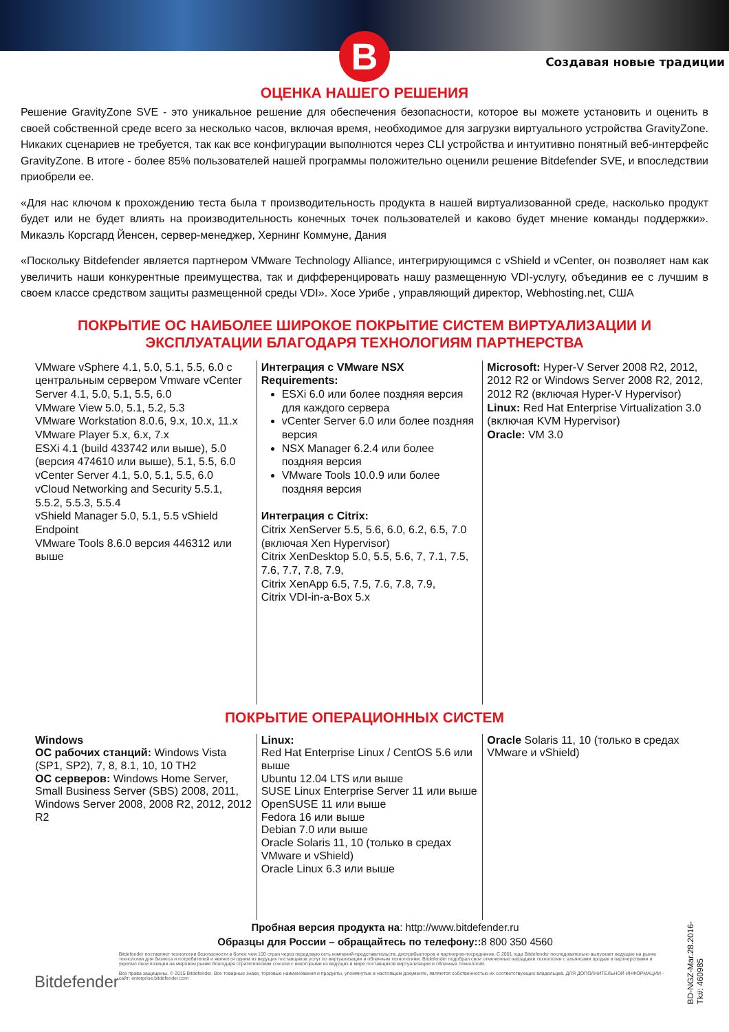B
Создавая новые традиции
ОЦЕНКА НАШЕГО РЕШЕНИЯ
Решение GravityZone SVE - это уникальное решение для обеспечения безопасности, которое вы можете установить и оценить в своей собственной среде всего за несколько часов, включая время, необходимое для загрузки виртуального устройства GravityZone. Никаких сценариев не требуется, так как все конфигурации выполнются через CLI устройства и интуитивно понятный веб-интерфейс GravityZone. В итоге - более 85% пользователей нашей программы положительно оценили решение Bitdefender SVE, и впоследствии приобрели ее.
«Для нас ключом к прохождению теста была т производительность продукта в нашей виртуализованной среде, насколько продукт будет или не будет влиять на производительность конечных точек пользователей и каково будет мнение команды поддержки». Микаэль Корсгард Йенсен, сервер-менеджер, Хернинг Коммуне, Дания
«Поскольку Bitdefender является партнером VMware Technology Alliance, интегрирующимся с vShield и vCenter, он позволяет нам как увеличить наши конкурентные преимущества, так и дифференцировать нашу размещенную VDI-услугу, объединив ее с лучшим в своем классе средством защиты размещенной среды VDI». Хосе Урибе , управляющий директор, Webhosting.net, США
ПОКРЫТИЕ ОС НАИБОЛЕЕ ШИРОКОЕ ПОКРЫТИЕ СИСТЕМ ВИРТУАЛИЗАЦИИ И
ЭКСПЛУАТАЦИИ БЛАГОДАРЯ ТЕХНОЛОГИЯМ ПАРТНЕРСТВА
VMware vSphere 4.1, 5.0, 5.1, 5.5, 6.0 с центральным сервером Vmware vCenter Server 4.1, 5.0, 5.1, 5.5, 6.0
VMware View 5.0, 5.1, 5.2, 5.3
VMware Workstation 8.0.6, 9.x, 10.x, 11.x VMware Player 5.x, 6.x, 7.x
ESXi 4.1 (build 433742 или выше), 5.0 (версия 474610 или выше), 5.1, 5.5, 6.0
vCenter Server 4.1, 5.0, 5.1, 5.5, 6.0
vCloud Networking and Security 5.5.1, 5.5.2, 5.5.3, 5.5.4
vShield Manager 5.0, 5.1, 5.5 vShield Endpoint
VMware Tools 8.6.0 версия 446312 или выше
Интеграция с VMware NSX Requirements:
ESXi 6.0 или более поздняя версия для каждого сервера
vCenter Server 6.0 или более поздняя версия
NSX Manager 6.2.4 или более поздняя версия
VMware Tools 10.0.9 или более поздняя версия
Интеграция с Citrix:
Citrix XenServer 5.5, 5.6, 6.0, 6.2, 6.5, 7.0 (включая Xen Hypervisor)
Citrix XenDesktop 5.0, 5.5, 5.6, 7, 7.1, 7.5, 7.6, 7.7, 7.8, 7.9,
Citrix XenApp 6.5, 7.5, 7.6, 7.8, 7.9,
Citrix VDI-in-a-Box 5.x
Microsoft: Hyper-V Server 2008 R2, 2012, 2012 R2 or Windows Server 2008 R2, 2012, 2012 R2 (включая Hyper-V Hypervisor)
Linux: Red Hat Enterprise Virtualization 3.0 (включая KVM Hypervisor)
Oracle: VM 3.0
ПОКРЫТИЕ ОПЕРАЦИОННЫХ СИСТЕМ
Windows
ОС рабочих станций: Windows Vista (SP1, SP2), 7, 8, 8.1, 10, 10 TH2
ОС серверов: Windows Home Server, Small Business Server (SBS) 2008, 2011, Windows Server 2008, 2008 R2, 2012, 2012 R2
Linux:
Red Hat Enterprise Linux / CentOS 5.6 или выше
Ubuntu 12.04 LTS или выше
SUSE Linux Enterprise Server 11 или выше
OpenSUSE 11 или выше
Fedora 16 или выше
Debian 7.0 или выше
Oracle Solaris 11, 10 (только в средах VMware и vShield)
Oracle Linux 6.3 или выше
Oracle Solaris 11, 10 (только в средах VMware и vShield)
Пробная версия продукта на: http://www.bitdefender.ru
Образцы для России – обращайтесь по телефону:: 8 800 350 4560
Bitdefender
Bitdefender поставляет технологии безопасности в более чем 100 стран через передовую сеть компаний-представительств, дистрибьюторов и партнеров-посредников. С 2001 года Bitdefender последовательно выпускает ведущие на рынке технологии для бизнеса и потребителей и является одним из ведущих поставщиков услуг по виртуализации и облачным технологиям. Bitdefender подобрал свои отмеченные наградами технологии с альянсами продаж и партнерствами и укрепил свои позиции на мировом рынке благодаря стратегическим союзом с некоторыми из ведущих в мире поставщиков виртуализации и облачных технологий.
Все права защищены. © 2015 Bitdefender. Все товарные знаки, торговые наименования и продукты, упомянутые в настоящем документе, являются собственностью их соответствующих владельцев. ДЛЯ ДОПОЛНИТЕЛЬНОЙ ИНФОРМАЦИИ - сайт: enterprise.bitdefender.com
BD-NGZ-Mar.28.2016-
Tk#: 460985